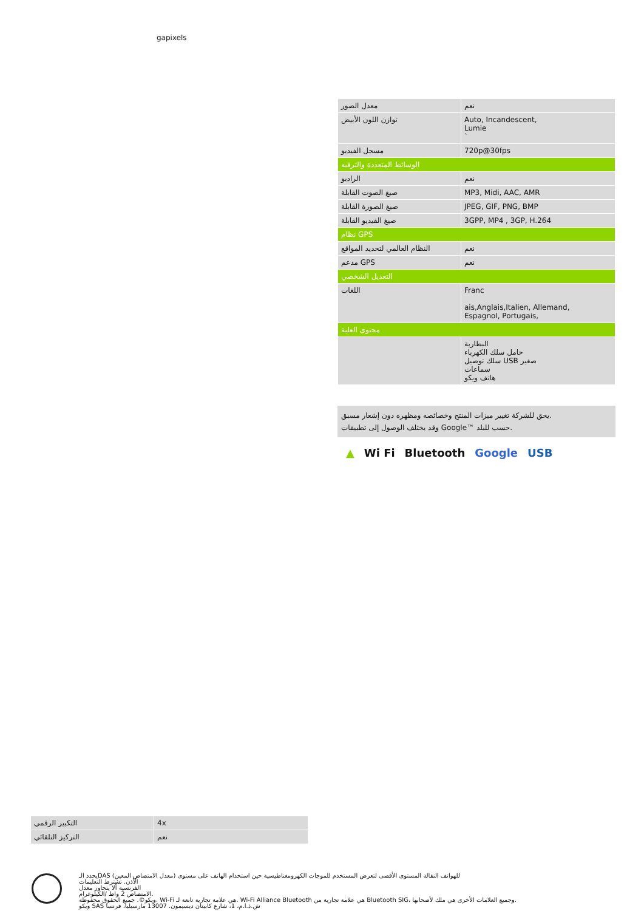gapixels
| معدل الصور | نعم |
| توازن اللون الأبيض | Auto, Incandescent, Lumie ` |
| مسجل الفيديو | 720p@30fps |
| الوسائط المتعددة والترفيه | |
| الراديو | نعم |
| صيغ الصوت القابلة | MP3, Midi, AAC, AMR |
| صيغ الصورة القابلة | JPEG, GIF, PNG, BMP |
| صيغ الفيديو القابلة | 3GPP, MP4 , 3GP, H.264 |
| نظام GPS | |
| النظام العالمي لتحديد المواقع | نعم |
| مدعم GPS | نعم |
| التعديل الشخصي | |
| اللغات | Franc ais,Anglais,Italien, Allemand, Espagnol, Portugais, |
| محتوى العلبة | |
| | البطارية حامل سلك الكهرباء سلك توصيل USB صغير سماعات هاتف ويكو |
يحق للشركة تغيير ميزات المنتج وخصائصه ومظهره دون إشعار مسبق.
وقد يختلف الوصول إلى تطبيقات Google™ حسب للبلد.
▲ Wi Fi Bluetooth Google USB
| التكبير الرقمي | 4x |
| التركيز التلقائي | نعم |
يحدد الـDAS (معدل الامتصاص المعين) للهواتف النقالة المستوى الأقصى لتعرض المستخدم للموجات الكهرومغناطيسية حين استخدام الهاتف على مستوى
الأذن. تشترط التعليمات
الفرنسية ألا يتجاوز معدل
الامتصاص 2 واط /الكيلوغرام.
ويكو©. جميع الحقوق محفوظة. Wi-Fi هي علامة تجارية تابعة لـ. Wi-Fi Alliance Bluetooth هي علامة تجارية من Bluetooth SIG، وجميع العلامات الأخرى هي ملك لأصحابها.
ويكو SAS ش.ذ.ا.م، 1، شارع كابيتان ديسيمون. 13007 مارسيليا، فرنسا